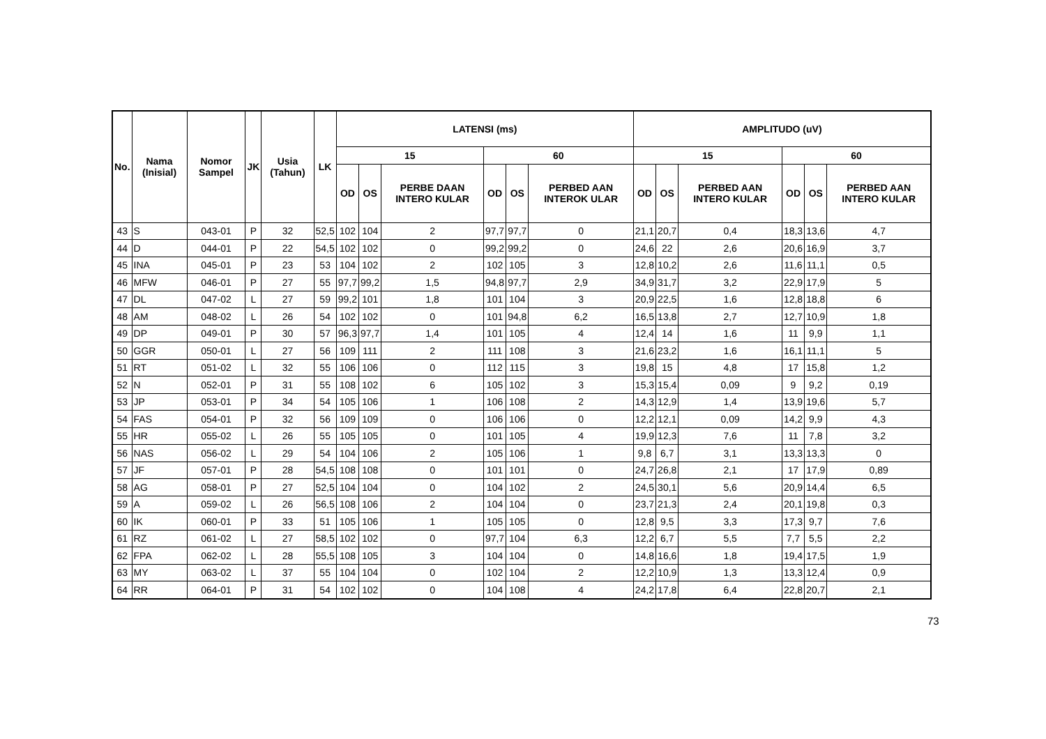| No. | Nama (Inisial) | Nomor Sampel | JK | Usia (Tahun) | LK | LATENSI (ms) | | | | | | AMPLITUDO (uV) | | | | | |
| --- | --- | --- | --- | --- | --- | --- | --- | --- | --- | --- | --- | --- | --- | --- | --- | --- | --- |
| | | | | | | 15 | | | 60 | | | 15 | | | 60 | | |
| | | | | | | OD | OS | PERBE DAAN INTERO KULAR | OD | OS | PERBED AAN INTEROK ULAR | OD | OS | PERBED AAN INTERO KULAR | OD | OS | PERBED AAN INTERO KULAR |
| 43 | S | 043-01 | P | 32 | 52,5 | 102 | 104 | 2 | 97,7 | 97,7 | 0 | 21,1 | 20,7 | 0,4 | 18,3 | 13,6 | 4,7 |
| 44 | D | 044-01 | P | 22 | 54,5 | 102 | 102 | 0 | 99,2 | 99,2 | 0 | 24,6 | 22 | 2,6 | 20,6 | 16,9 | 3,7 |
| 45 | INA | 045-01 | P | 23 | 53 | 104 | 102 | 2 | 102 | 105 | 3 | 12,8 | 10,2 | 2,6 | 11,6 | 11,1 | 0,5 |
| 46 | MFW | 046-01 | P | 27 | 55 | 97,7 | 99,2 | 1,5 | 94,8 | 97,7 | 2,9 | 34,9 | 31,7 | 3,2 | 22,9 | 17,9 | 5 |
| 47 | DL | 047-02 | L | 27 | 59 | 99,2 | 101 | 1,8 | 101 | 104 | 3 | 20,9 | 22,5 | 1,6 | 12,8 | 18,8 | 6 |
| 48 | AM | 048-02 | L | 26 | 54 | 102 | 102 | 0 | 101 | 94,8 | 6,2 | 16,5 | 13,8 | 2,7 | 12,7 | 10,9 | 1,8 |
| 49 | DP | 049-01 | P | 30 | 57 | 96,3 | 97,7 | 1,4 | 101 | 105 | 4 | 12,4 | 14 | 1,6 | 11 | 9,9 | 1,1 |
| 50 | GGR | 050-01 | L | 27 | 56 | 109 | 111 | 2 | 111 | 108 | 3 | 21,6 | 23,2 | 1,6 | 16,1 | 11,1 | 5 |
| 51 | RT | 051-02 | L | 32 | 55 | 106 | 106 | 0 | 112 | 115 | 3 | 19,8 | 15 | 4,8 | 17 | 15,8 | 1,2 |
| 52 | N | 052-01 | P | 31 | 55 | 108 | 102 | 6 | 105 | 102 | 3 | 15,3 | 15,4 | 0,09 | 9 | 9,2 | 0,19 |
| 53 | JP | 053-01 | P | 34 | 54 | 105 | 106 | 1 | 106 | 108 | 2 | 14,3 | 12,9 | 1,4 | 13,9 | 19,6 | 5,7 |
| 54 | FAS | 054-01 | P | 32 | 56 | 109 | 109 | 0 | 106 | 106 | 0 | 12,2 | 12,1 | 0,09 | 14,2 | 9,9 | 4,3 |
| 55 | HR | 055-02 | L | 26 | 55 | 105 | 105 | 0 | 101 | 105 | 4 | 19,9 | 12,3 | 7,6 | 11 | 7,8 | 3,2 |
| 56 | NAS | 056-02 | L | 29 | 54 | 104 | 106 | 2 | 105 | 106 | 1 | 9,8 | 6,7 | 3,1 | 13,3 | 13,3 | 0 |
| 57 | JF | 057-01 | P | 28 | 54,5 | 108 | 108 | 0 | 101 | 101 | 0 | 24,7 | 26,8 | 2,1 | 17 | 17,9 | 0,89 |
| 58 | AG | 058-01 | P | 27 | 52,5 | 104 | 104 | 0 | 104 | 102 | 2 | 24,5 | 30,1 | 5,6 | 20,9 | 14,4 | 6,5 |
| 59 | A | 059-02 | L | 26 | 56,5 | 108 | 106 | 2 | 104 | 104 | 0 | 23,7 | 21,3 | 2,4 | 20,1 | 19,8 | 0,3 |
| 60 | IK | 060-01 | P | 33 | 51 | 105 | 106 | 1 | 105 | 105 | 0 | 12,8 | 9,5 | 3,3 | 17,3 | 9,7 | 7,6 |
| 61 | RZ | 061-02 | L | 27 | 58,5 | 102 | 102 | 0 | 97,7 | 104 | 6,3 | 12,2 | 6,7 | 5,5 | 7,7 | 5,5 | 2,2 |
| 62 | FPA | 062-02 | L | 28 | 55,5 | 108 | 105 | 3 | 104 | 104 | 0 | 14,8 | 16,6 | 1,8 | 19,4 | 17,5 | 1,9 |
| 63 | MY | 063-02 | L | 37 | 55 | 104 | 104 | 0 | 102 | 104 | 2 | 12,2 | 10,9 | 1,3 | 13,3 | 12,4 | 0,9 |
| 64 | RR | 064-01 | P | 31 | 54 | 102 | 102 | 0 | 104 | 108 | 4 | 24,2 | 17,8 | 6,4 | 22,8 | 20,7 | 2,1 |
73